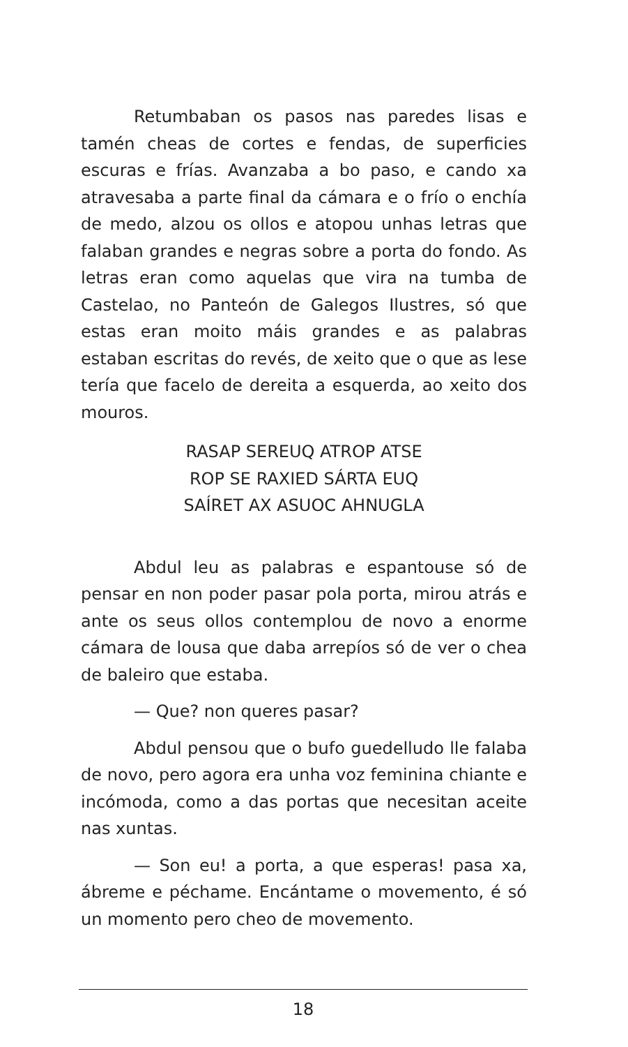Retumbaban os pasos nas paredes lisas e tamén cheas de cortes e fendas, de superficies escuras e frías. Avanzaba a bo paso, e cando xa atravesaba a parte final da cámara e o frío o enchía de medo, alzou os ollos e atopou unhas letras que falaban grandes e negras sobre a porta do fondo. As letras eran como aquelas que vira na tumba de Castelao, no Panteón de Galegos Ilustres, só que estas eran moito máis grandes e as palabras estaban escritas do revés, de xeito que o que as lese tería que facelo de dereita a esquerda, ao xeito dos mouros.
RASAP SEREUQ ATROP ATSE
ROP SE RAXIED SÁRTA EUQ
SAÍRET AX ASUOC AHNUGLA
Abdul leu as palabras e espantouse só de pensar en non poder pasar pola porta, mirou atrás e ante os seus ollos contemplou de novo a enorme cámara de lousa que daba arrepíos só de ver o chea de baleiro que estaba.
— Que? non queres pasar?
Abdul pensou que o bufo guedelludo lle falaba de novo, pero agora era unha voz feminina chiante e incómoda, como a das portas que necesitan aceite nas xuntas.
— Son eu! a porta, a que esperas! pasa xa, ábreme e péchame. Encántame o movemento, é só un momento pero cheo de movemento.
18